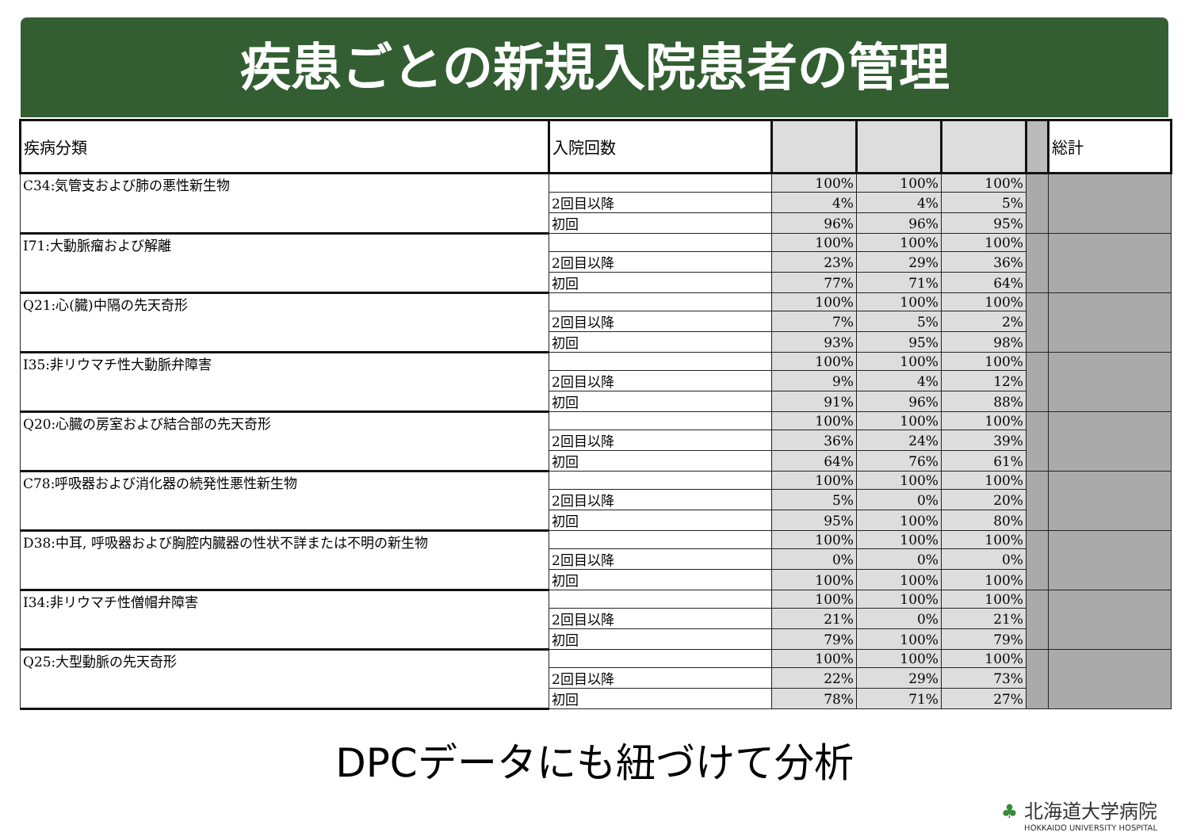疾患ごとの新規入院患者の管理
| 疾病分類 | 入院回数 | | | | | 総計 |
| --- | --- | --- | --- | --- | --- | --- |
| C34:気管支および肺の悪性新生物 | | 100% | 100% | 100% | | |
| | 2回目以降 | 4% | 4% | 5% | | |
| | 初回 | 96% | 96% | 95% | | |
| I71:大動脈瘤および解離 | | 100% | 100% | 100% | | |
| | 2回目以降 | 23% | 29% | 36% | | |
| | 初回 | 77% | 71% | 64% | | |
| Q21:心(臓)中隔の先天奇形 | | 100% | 100% | 100% | | |
| | 2回目以降 | 7% | 5% | 2% | | |
| | 初回 | 93% | 95% | 98% | | |
| I35:非リウマチ性大動脈弁障害 | | 100% | 100% | 100% | | |
| | 2回目以降 | 9% | 4% | 12% | | |
| | 初回 | 91% | 96% | 88% | | |
| Q20:心臓の房室および結合部の先天奇形 | | 100% | 100% | 100% | | |
| | 2回目以降 | 36% | 24% | 39% | | |
| | 初回 | 64% | 76% | 61% | | |
| C78:呼吸器および消化器の続発性悪性新生物 | | 100% | 100% | 100% | | |
| | 2回目以降 | 5% | 0% | 20% | | |
| | 初回 | 95% | 100% | 80% | | |
| D38:中耳, 呼吸器および胸腔内臓器の性状不詳または不明の新生物 | | 100% | 100% | 100% | | |
| | 2回目以降 | 0% | 0% | 0% | | |
| | 初回 | 100% | 100% | 100% | | |
| I34:非リウマチ性僧帽弁障害 | | 100% | 100% | 100% | | |
| | 2回目以降 | 21% | 0% | 21% | | |
| | 初回 | 79% | 100% | 79% | | |
| Q25:大型動脈の先天奇形 | | 100% | 100% | 100% | | |
| | 2回目以降 | 22% | 29% | 73% | | |
| | 初回 | 78% | 71% | 27% | | |
DPCデータにも紐づけて分析
♣ 北海道大学病院
HOKKAIDO UNIVERSITY HOSPITAL